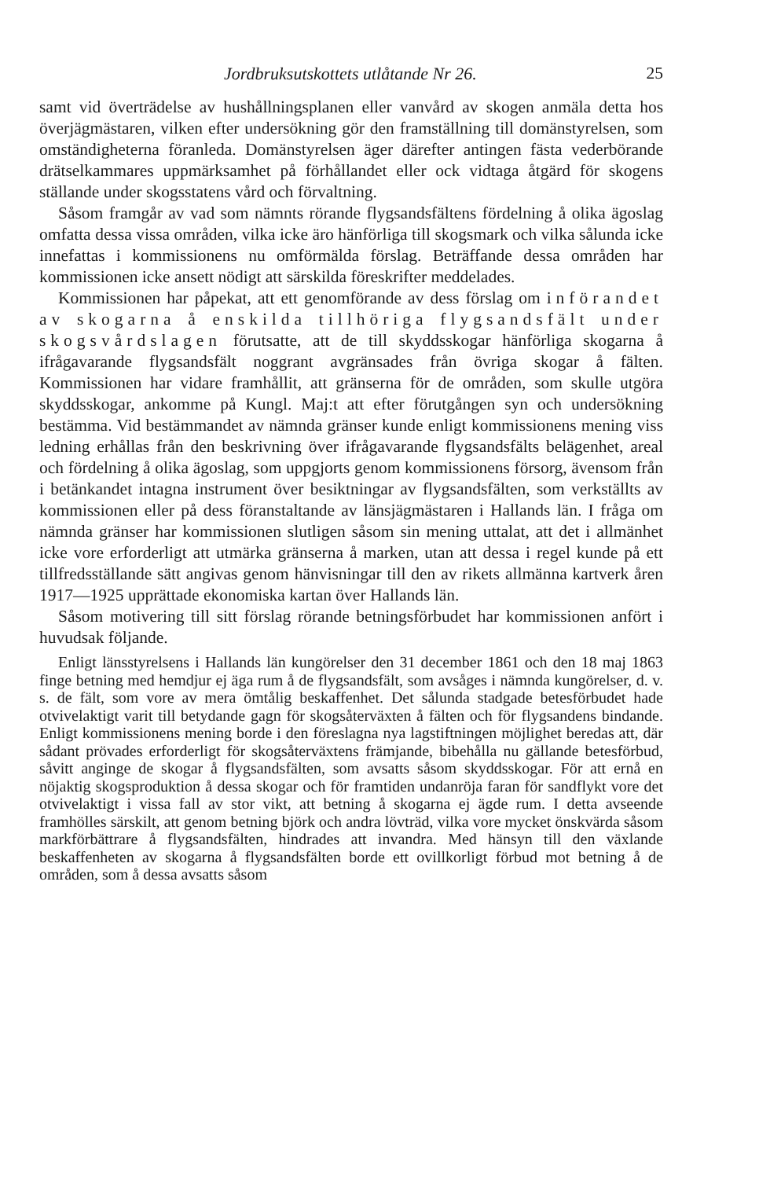Jordbruksutskottets utlåtande Nr 26. 25
samt vid överträdelse av hushållningsplanen eller vanvård av skogen anmäla detta hos överjägmästaren, vilken efter undersökning gör den framställning till domänstyrelsen, som omständigheterna föranleda. Domänstyrelsen äger därefter antingen fästa vederbörande drätselkammares uppmärksamhet på förhållandet eller ock vidtaga åtgärd för skogens ställande under skogsstatens vård och förvaltning.
Såsom framgår av vad som nämnts rörande flygsandsfältens fördelning å olika ägoslag omfatta dessa vissa områden, vilka icke äro hänförliga till skogsmark och vilka sålunda icke innefattas i kommissionens nu omförmälda förslag. Beträffande dessa områden har kommissionen icke ansett nödigt att särskilda föreskrifter meddelades.
Kommissionen har påpekat, att ett genomförande av dess förslag om införandet av skogarna å enskilda tillhöriga flygsandsfält under skogsvårdslagen förutsatte, att de till skyddsskogar hänförliga skogarna å ifrågavarande flygsandsfält noggrant avgränsades från övriga skogar å fälten. Kommissionen har vidare framhållit, att gränserna för de områden, som skulle utgöra skyddsskogar, ankomme på Kungl. Maj:t att efter förutgången syn och undersökning bestämma. Vid bestämmandet av nämnda gränser kunde enligt kommissionens mening viss ledning erhållas från den beskrivning över ifrågavarande flygsandsfälts belägenhet, areal och fördelning å olika ägoslag, som uppgjorts genom kommissionens försorg, ävensom från i betänkandet intagna instrument över besiktningar av flygsandsfälten, som verkställts av kommissionen eller på dess föranstaltande av länsjägmästaren i Hallands län. I fråga om nämnda gränser har kommissionen slutligen såsom sin mening uttalat, att det i allmänhet icke vore erforderligt att utmärka gränserna å marken, utan att dessa i regel kunde på ett tillfredsställande sätt angivas genom hänvisningar till den av rikets allmänna kartverk åren 1917—1925 upprättade ekonomiska kartan över Hallands län.
Såsom motivering till sitt förslag rörande betningsförbudet har kommissionen anfört i huvudsak följande.
Enligt länsstyrelsens i Hallands län kungörelser den 31 december 1861 och den 18 maj 1863 finge betning med hemdjur ej äga rum å de flygsandsfält, som avsåges i nämnda kungörelser, d. v. s. de fält, som vore av mera ömtålig beskaffenhet. Det sålunda stadgade betesförbudet hade otvivelaktigt varit till betydande gagn för skogsåterväxten å fälten och för flygsandens bindande. Enligt kommissionens mening borde i den föreslagna nya lagstiftningen möjlighet beredas att, där sådant prövades erforderligt för skogsåterväxtens främjande, bibehålla nu gällande betesförbud, såvitt anginge de skogar å flygsandsfälten, som avsatts såsom skyddsskogar. För att ernå en nöjaktig skogsproduktion å dessa skogar och för framtiden undanröja faran för sandflykt vore det otvivelaktigt i vissa fall av stor vikt, att betning å skogarna ej ägde rum. I detta avseende framhölles särskilt, att genom betning björk och andra lövträd, vilka vore mycket önskvärda såsom markförbättrare å flygsandsfälten, hindrades att invandra. Med hänsyn till den växlande beskaffenheten av skogarna å flygsandsfälten borde ett ovillkorligt förbud mot betning å de områden, som å dessa avsatts såsom